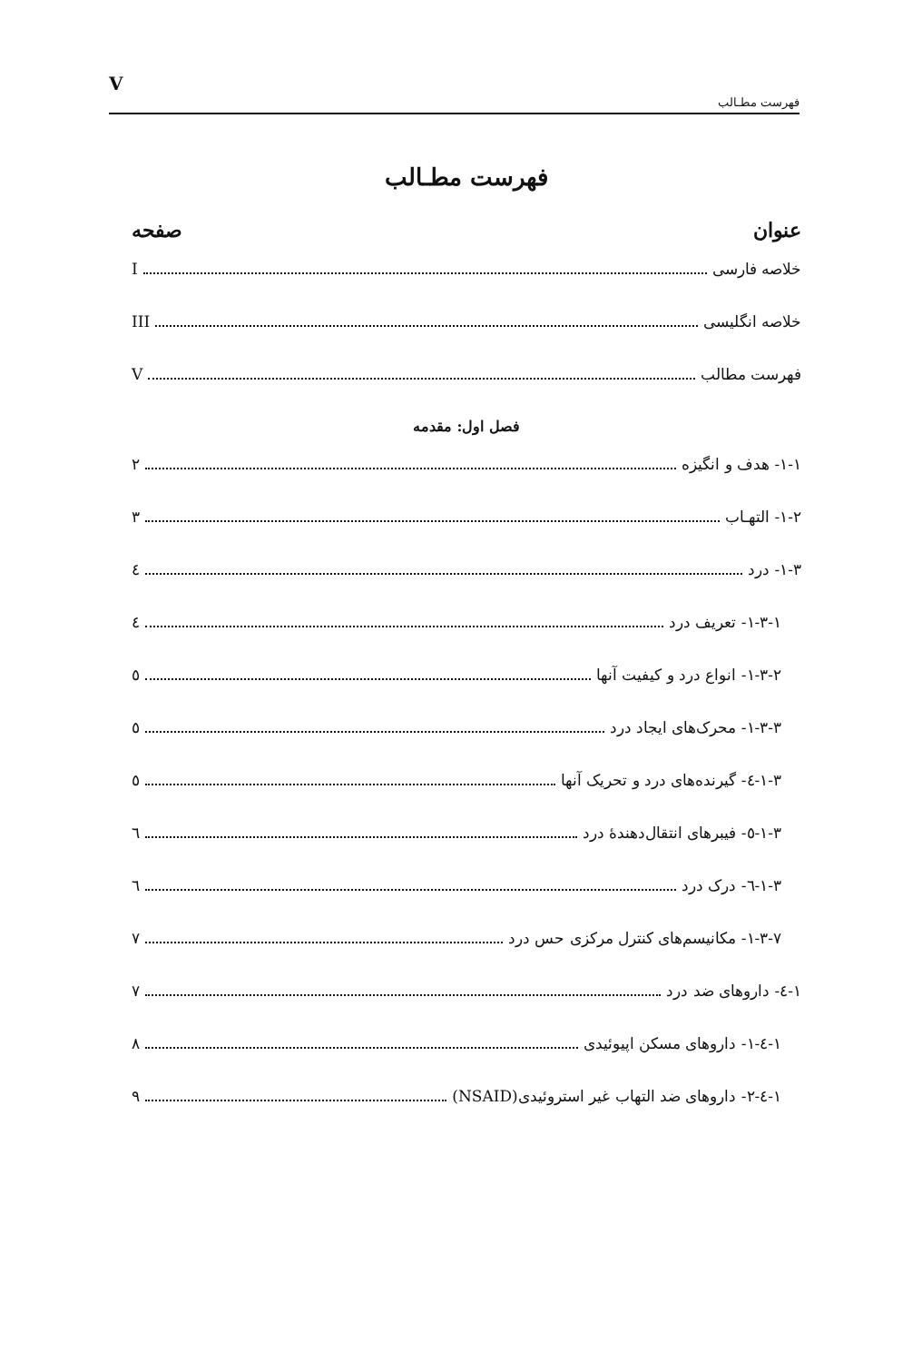Vفهرست مطـالب
فهرست مطـالب
عنوان صفحه
خلاصه فارسی I
خلاصه انگلیسی III
فهرست مطالب V
فصل اول: مقدمه
۱-۱- هدف و انگیزه ۲
۱-۲- التهـاب ۳
۱-۳- درد ٤
۱-۳-۱- تعریف درد ٤
۱-۳-۲- انواع درد و کیفیت آنها ٥
۱-۳-۳- محرک‌های ایجاد درد ٥
۱-۳-٤- گیرنده‌های درد و تحریک آنها ٥
۱-۳-٥- فیبرهای انتقال‌دهندهٔ درد ٦
۱-۳-٦- درک درد ٦
۱-۳-۷- مکانیسم‌های کنترل مرکزی حس درد ۷
۱-٤- داروهای ضد درد ۷
۱-٤-۱- داروهای مسکن اپیوئیدی ۸
۱-٤-۲- داروهای ضد التهاب غیر استروئیدی(NSAID) ۹